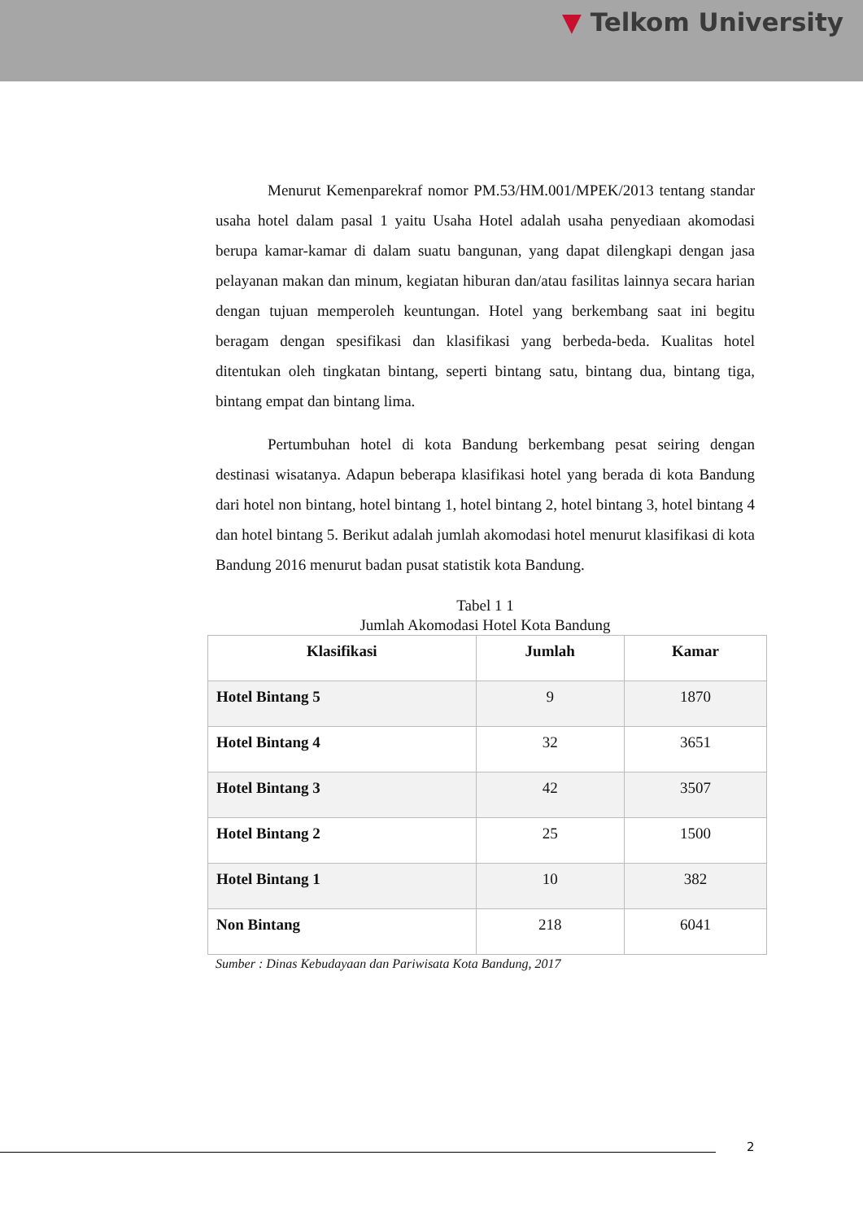▼ Telkom University
Menurut Kemenparekraf nomor PM.53/HM.001/MPEK/2013 tentang standar usaha hotel dalam pasal 1 yaitu Usaha Hotel adalah usaha penyediaan akomodasi berupa kamar-kamar di dalam suatu bangunan, yang dapat dilengkapi dengan jasa pelayanan makan dan minum, kegiatan hiburan dan/atau fasilitas lainnya secara harian dengan tujuan memperoleh keuntungan. Hotel yang berkembang saat ini begitu beragam dengan spesifikasi dan klasifikasi yang berbeda-beda. Kualitas hotel ditentukan oleh tingkatan bintang, seperti bintang satu, bintang dua, bintang tiga, bintang empat dan bintang lima.
Pertumbuhan hotel di kota Bandung berkembang pesat seiring dengan destinasi wisatanya. Adapun beberapa klasifikasi hotel yang berada di kota Bandung dari hotel non bintang, hotel bintang 1, hotel bintang 2, hotel bintang 3, hotel bintang 4 dan hotel bintang 5. Berikut adalah jumlah akomodasi hotel menurut klasifikasi di kota Bandung 2016 menurut badan pusat statistik kota Bandung.
Tabel 1 1
Jumlah Akomodasi Hotel Kota Bandung
| Klasifikasi | Jumlah | Kamar |
| --- | --- | --- |
| Hotel Bintang 5 | 9 | 1870 |
| Hotel Bintang 4 | 32 | 3651 |
| Hotel Bintang 3 | 42 | 3507 |
| Hotel Bintang 2 | 25 | 1500 |
| Hotel Bintang 1 | 10 | 382 |
| Non Bintang | 218 | 6041 |
Sumber : Dinas Kebudayaan dan Pariwisata Kota Bandung, 2017
2